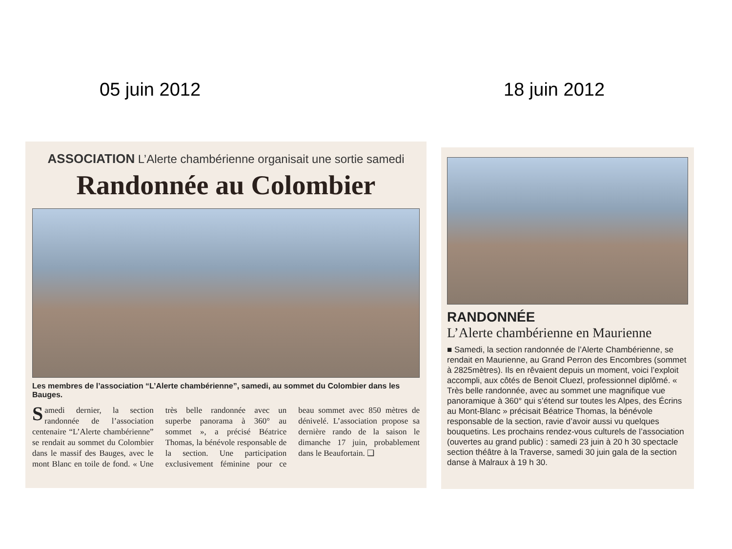05 juin 2012 18 juin 2012
ASSOCIATION L’Alerte chambérienne organisait une sortie samedi
Randonnée au Colombier
Les membres de l’association “L’Alerte chambérienne”, samedi, au sommet du Colombier dans les Bauges.
Samedi dernier, la section randonnée de l’association centenaire “L’Alerte chambérienne” se rendait au sommet du Colombier dans le massif des Bauges, avec le mont Blanc en toile de fond. « Une très belle randonnée avec un superbe panorama à 360° au sommet », a précisé Béatrice Thomas, la bénévole responsable de la section. Une participation exclusivement féminine pour ce beau sommet avec 850 mètres de dénivelé. L’association propose sa dernière rando de la saison le dimanche 17 juin, probablement dans le Beaufortain. ❑
RANDONNÉE
L’Alerte chambérienne en Maurienne
■ Samedi, la section randonnée de l’Alerte Chambérienne, se rendait en Maurienne, au Grand Perron des Encombres (sommet à 2825mètres). Ils en rêvaient depuis un moment, voici l’exploit accompli, aux côtés de Benoit Cluezl, professionnel diplômé. « Très belle randonnée, avec au sommet une magnifique vue panoramique à 360° qui s’étend sur toutes les Alpes, des Écrins au Mont-Blanc » précisait Béatrice Thomas, la bénévole responsable de la section, ravie d’avoir aussi vu quelques bouquetins. Les prochains rendez-vous culturels de l’association (ouvertes au grand public) : samedi 23 juin à 20 h 30 spectacle section théâtre à la Traverse, samedi 30 juin gala de la section danse à Malraux à 19 h 30.